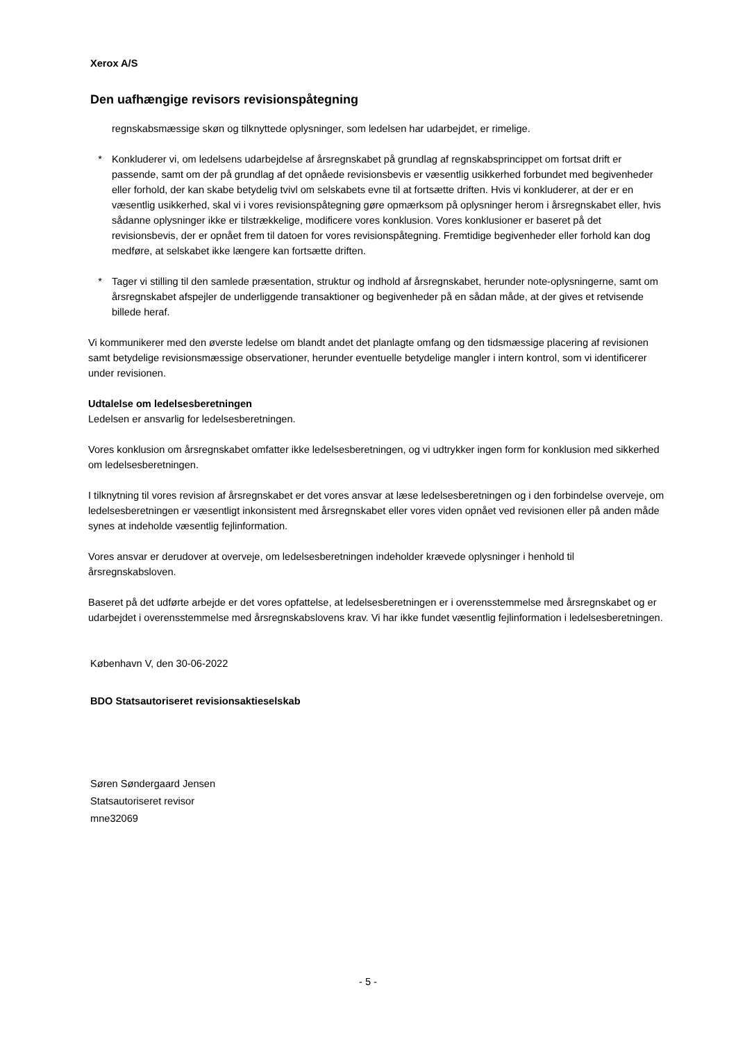Xerox A/S
Den uafhængige revisors revisionspåtegning
regnskabsmæssige skøn og tilknyttede oplysninger, som ledelsen har udarbejdet, er rimelige.
* Konkluderer vi, om ledelsens udarbejdelse af årsregnskabet på grundlag af regnskabsprincippet om fortsat drift er passende, samt om der på grundlag af det opnåede revisionsbevis er væsentlig usikkerhed forbundet med begivenheder eller forhold, der kan skabe betydelig tvivl om selskabets evne til at fortsætte driften. Hvis vi konkluderer, at der er en væsentlig usikkerhed, skal vi i vores revisionspåtegning gøre opmærksom på oplysninger herom i årsregnskabet eller, hvis sådanne oplysninger ikke er tilstrækkelige, modificere vores konklusion. Vores konklusioner er baseret på det revisionsbevis, der er opnået frem til datoen for vores revisionspåtegning. Fremtidige begivenheder eller forhold kan dog medføre, at selskabet ikke længere kan fortsætte driften.
* Tager vi stilling til den samlede præsentation, struktur og indhold af årsregnskabet, herunder note-oplysningerne, samt om årsregnskabet afspejler de underliggende transaktioner og begivenheder på en sådan måde, at der gives et retvisende billede heraf.
Vi kommunikerer med den øverste ledelse om blandt andet det planlagte omfang og den tidsmæssige placering af revisionen samt betydelige revisionsmæssige observationer, herunder eventuelle betydelige mangler i intern kontrol, som vi identificerer under revisionen.
Udtalelse om ledelsesberetningen
Ledelsen er ansvarlig for ledelsesberetningen.
Vores konklusion om årsregnskabet omfatter ikke ledelsesberetningen, og vi udtrykker ingen form for konklusion med sikkerhed om ledelsesberetningen.
I tilknytning til vores revision af årsregnskabet er det vores ansvar at læse ledelsesberetningen og i den forbindelse overveje, om ledelsesberetningen er væsentligt inkonsistent med årsregnskabet eller vores viden opnået ved revisionen eller på anden måde synes at indeholde væsentlig fejlinformation.
Vores ansvar er derudover at overveje, om ledelsesberetningen indeholder krævede oplysninger i henhold til årsregnskabsloven.
Baseret på det udførte arbejde er det vores opfattelse, at ledelsesberetningen er i overensstemmelse med årsregnskabet og er udarbejdet i overensstemmelse med årsregnskabslovens krav. Vi har ikke fundet væsentlig fejlinformation i ledelsesberetningen.
København V, den 30-06-2022
BDO Statsautoriseret revisionsaktieselskab
Søren Søndergaard Jensen
Statsautoriseret revisor
mne32069
- 5 -